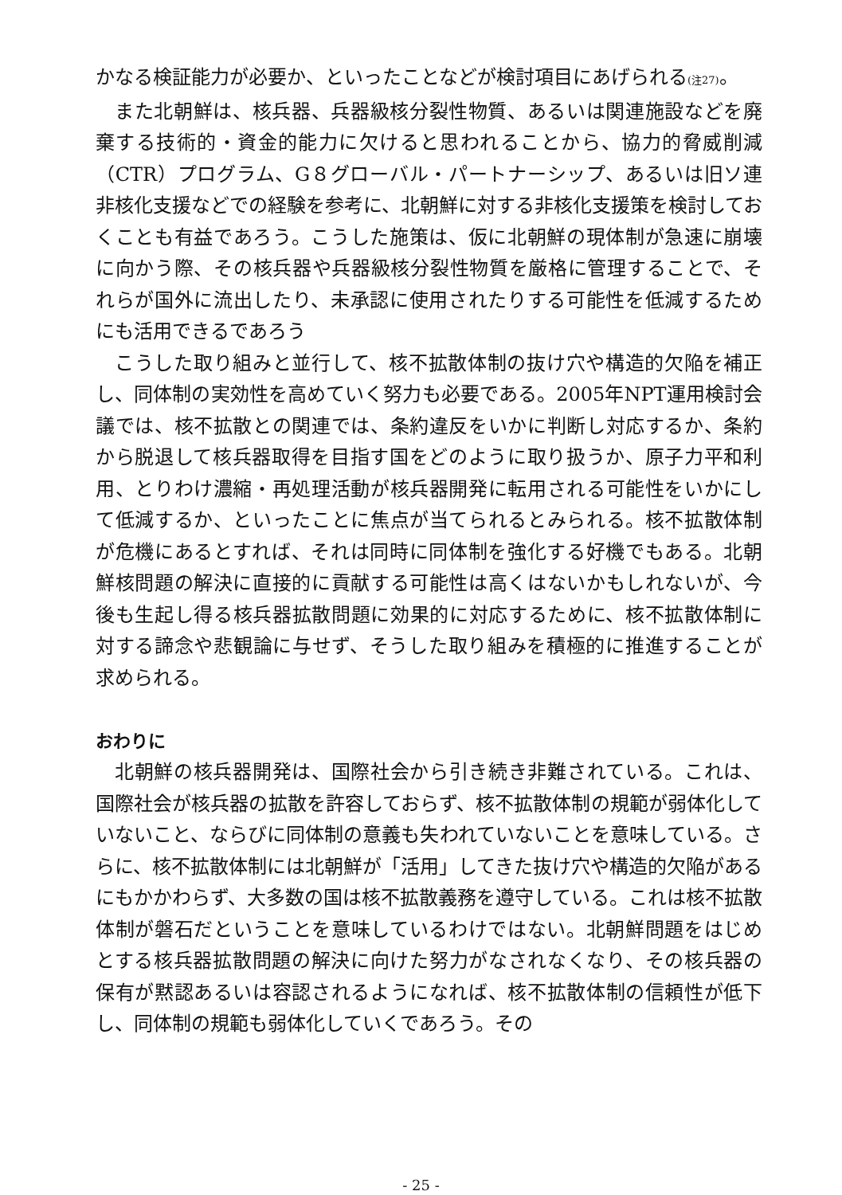かなる検証能力が必要か、といったことなどが検討項目にあげられる(注27)。
また北朝鮮は、核兵器、兵器級核分裂性物質、あるいは関連施設などを廃棄する技術的・資金的能力に欠けると思われることから、協力的脅威削減（CTR）プログラム、G８グローバル・パートナーシップ、あるいは旧ソ連非核化支援などでの経験を参考に、北朝鮮に対する非核化支援策を検討しておくことも有益であろう。こうした施策は、仮に北朝鮮の現体制が急速に崩壊に向かう際、その核兵器や兵器級核分裂性物質を厳格に管理することで、それらが国外に流出したり、未承認に使用されたりする可能性を低減するためにも活用できるであろう
こうした取り組みと並行して、核不拡散体制の抜け穴や構造的欠陥を補正し、同体制の実効性を高めていく努力も必要である。2005年NPT運用検討会議では、核不拡散との関連では、条約違反をいかに判断し対応するか、条約から脱退して核兵器取得を目指す国をどのように取り扱うか、原子力平和利用、とりわけ濃縮・再処理活動が核兵器開発に転用される可能性をいかにして低減するか、といったことに焦点が当てられるとみられる。核不拡散体制が危機にあるとすれば、それは同時に同体制を強化する好機でもある。北朝鮮核問題の解決に直接的に貢献する可能性は高くはないかもしれないが、今後も生起し得る核兵器拡散問題に効果的に対応するために、核不拡散体制に対する諦念や悲観論に与せず、そうした取り組みを積極的に推進することが求められる。
おわりに
北朝鮮の核兵器開発は、国際社会から引き続き非難されている。これは、国際社会が核兵器の拡散を許容しておらず、核不拡散体制の規範が弱体化していないこと、ならびに同体制の意義も失われていないことを意味している。さらに、核不拡散体制には北朝鮮が「活用」してきた抜け穴や構造的欠陥があるにもかかわらず、大多数の国は核不拡散義務を遵守している。これは核不拡散体制が磐石だということを意味しているわけではない。北朝鮮問題をはじめとする核兵器拡散問題の解決に向けた努力がなされなくなり、その核兵器の保有が黙認あるいは容認されるようになれば、核不拡散体制の信頼性が低下し、同体制の規範も弱体化していくであろう。その
- 25 -